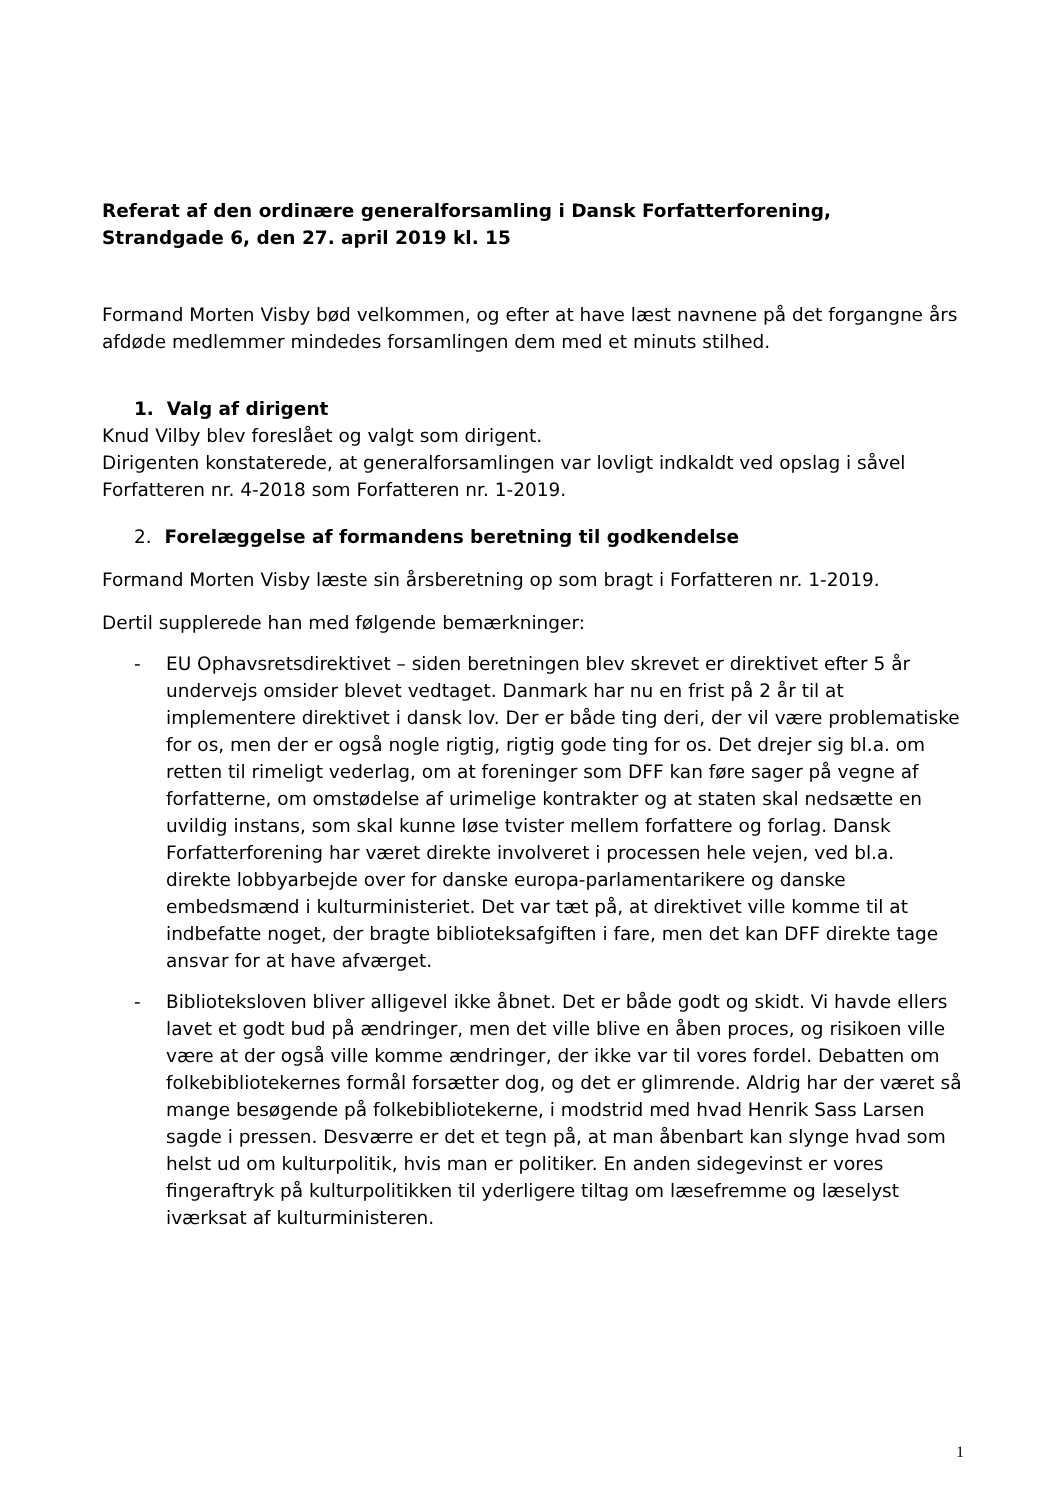Referat af den ordinære generalforsamling i Dansk Forfatterforening,
Strandgade 6, den 27. april 2019 kl. 15
Formand Morten Visby bød velkommen, og efter at have læst navnene på det forgangne års afdøde medlemmer mindedes forsamlingen dem med et minuts stilhed.
1. Valg af dirigent
Knud Vilby blev foreslået og valgt som dirigent.
Dirigenten konstaterede, at generalforsamlingen var lovligt indkaldt ved opslag i såvel Forfatteren nr. 4-2018 som Forfatteren nr. 1-2019.
2. Forelæggelse af formandens beretning til godkendelse
Formand Morten Visby læste sin årsberetning op som bragt i Forfatteren nr. 1-2019.
Dertil supplerede han med følgende bemærkninger:
- EU Ophavsretsdirektivet – siden beretningen blev skrevet er direktivet efter 5 år undervejs omsider blevet vedtaget. Danmark har nu en frist på 2 år til at implementere direktivet i dansk lov. Der er både ting deri, der vil være problematiske for os, men der er også nogle rigtig, rigtig gode ting for os. Det drejer sig bl.a. om retten til rimeligt vederlag, om at foreninger som DFF kan føre sager på vegne af forfatterne, om omstødelse af urimelige kontrakter og at staten skal nedsætte en uvildig instans, som skal kunne løse tvister mellem forfattere og forlag. Dansk Forfatterforening har været direkte involveret i processen hele vejen, ved bl.a. direkte lobbyarbejde over for danske europa-parlamentarikere og danske embedsmænd i kulturministeriet. Det var tæt på, at direktivet ville komme til at indbefatte noget, der bragte biblioteksafgiften i fare, men det kan DFF direkte tage ansvar for at have afværget.
- Biblioteksloven bliver alligevel ikke åbnet. Det er både godt og skidt. Vi havde ellers lavet et godt bud på ændringer, men det ville blive en åben proces, og risikoen ville være at der også ville komme ændringer, der ikke var til vores fordel. Debatten om folkebibliotekernes formål forsætter dog, og det er glimrende. Aldrig har der været så mange besøgende på folkebibliotekerne, i modstrid med hvad Henrik Sass Larsen sagde i pressen. Desværre er det et tegn på, at man åbenbart kan slynge hvad som helst ud om kulturpolitik, hvis man er politiker. En anden sidegevinst er vores fingeraftryk på kulturpolitikken til yderligere tiltag om læsefremme og læselyst iværksat af kulturministeren.
1